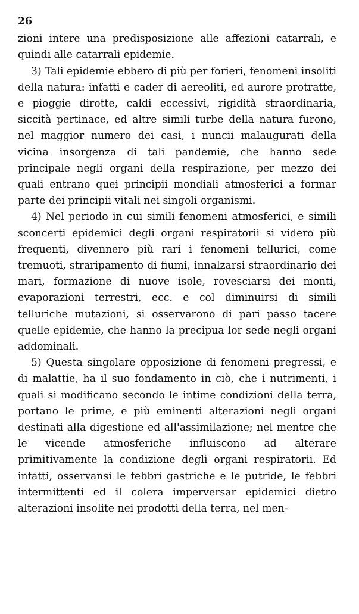26
zioni intere una predisposizione alle affezioni catarrali, e quindi alle catarrali epidemie.
3) Tali epidemie ebbero di più per forieri, fenomeni insoliti della natura: infatti e cader di aereoliti, ed aurore protratte, e pioggie dirotte, caldi eccessivi, rigidità straordinaria, siccità pertinace, ed altre simili turbe della natura furono, nel maggior numero dei casi, i nuncii malaugurati della vicina insorgenza di tali pandemie, che hanno sede principale negli organi della respirazione, per mezzo dei quali entrano quei principii mondiali atmosferici a formar parte dei principii vitali nei singoli organismi.
4) Nel periodo in cui simili fenomeni atmosferici, e simili sconcerti epidemici degli organi respiratorii si videro più frequenti, divennero più rari i fenomeni tellurici, come tremuoti, straripamento di fiumi, innalzarsi straordinario dei mari, formazione di nuove isole, rovesciarsi dei monti, evaporazioni terrestri, ecc. e col diminuirsi di simili telluriche mutazioni, si osservarono di pari passo tacere quelle epidemie, che hanno la precipua lor sede negli organi addominali.
5) Questa singolare opposizione di fenomeni pregressi, e di malattie, ha il suo fondamento in ciò, che i nutrimenti, i quali si modificano secondo le intime condizioni della terra, portano le prime, e più eminenti alterazioni negli organi destinati alla digestione ed all'assimilazione; nel mentre che le vicende atmosferiche influiscono ad alterare primitivamente la condizione degli organi respiratorii. Ed infatti, osservansi le febbri gastriche e le putride, le febbri intermittenti ed il colera imperversar epidemici dietro alterazioni insolite nei prodotti della terra, nel men-